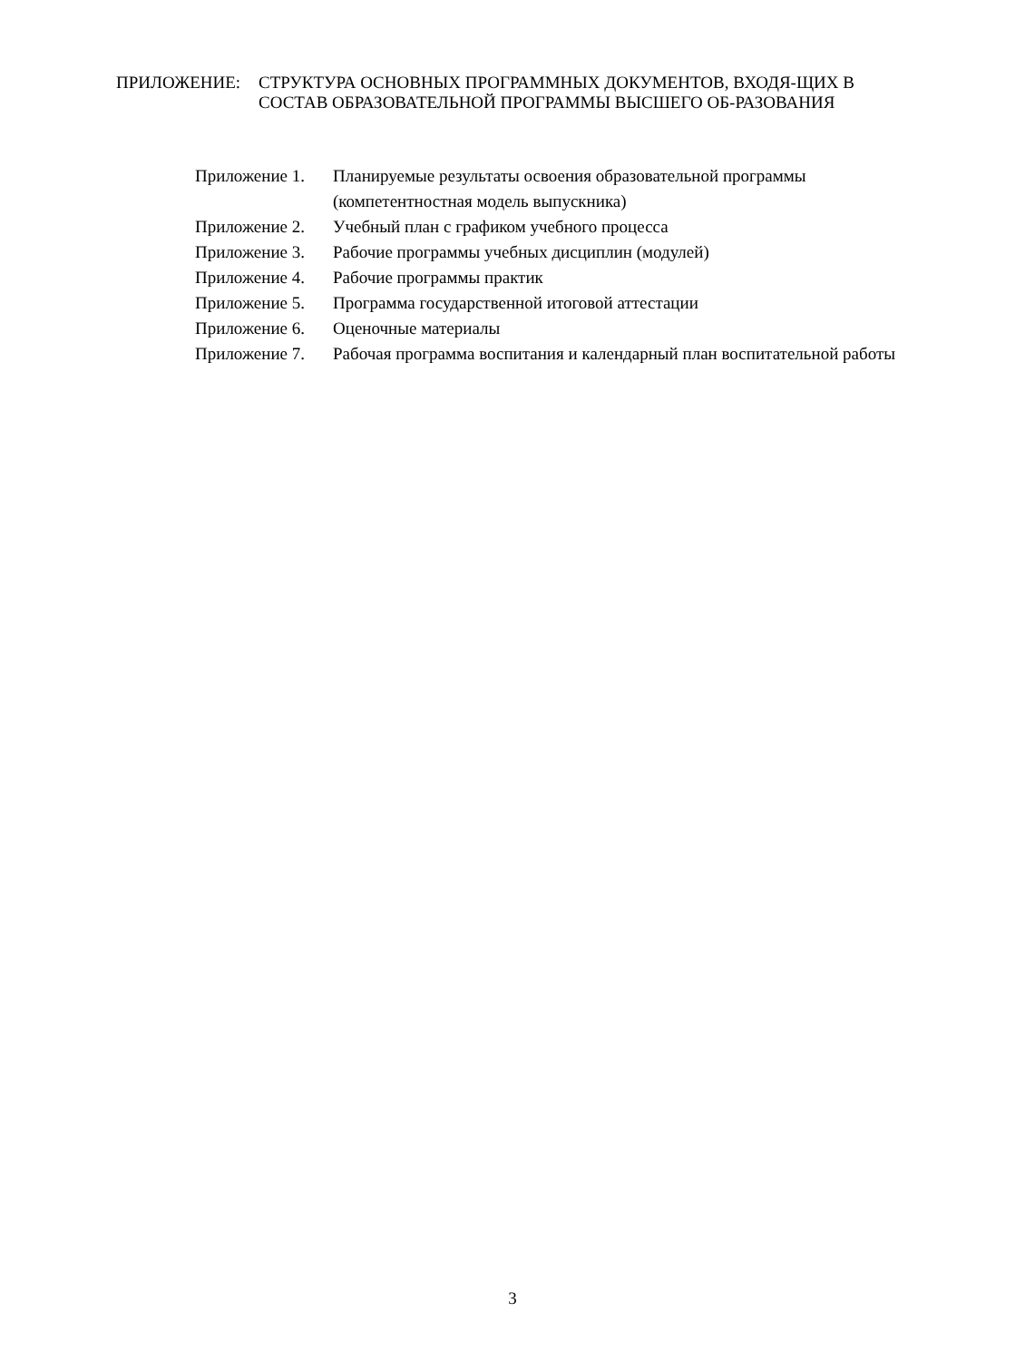ПРИЛОЖЕНИЕ: СТРУКТУРА ОСНОВНЫХ ПРОГРАММНЫХ ДОКУМЕНТОВ, ВХОДЯ-ЩИХ В СОСТАВ ОБРАЗОВАТЕЛЬНОЙ ПРОГРАММЫ ВЫСШЕГО ОБ-РАЗОВАНИЯ
Приложение 1. Планируемые результаты освоения образовательной программы (компетентностная модель выпускника)
Приложение 2. Учебный план с графиком учебного процесса
Приложение 3. Рабочие программы учебных дисциплин (модулей)
Приложение 4. Рабочие программы практик
Приложение 5. Программа государственной итоговой аттестации
Приложение 6. Оценочные материалы
Приложение 7. Рабочая программа воспитания и календарный план воспитательной работы
3